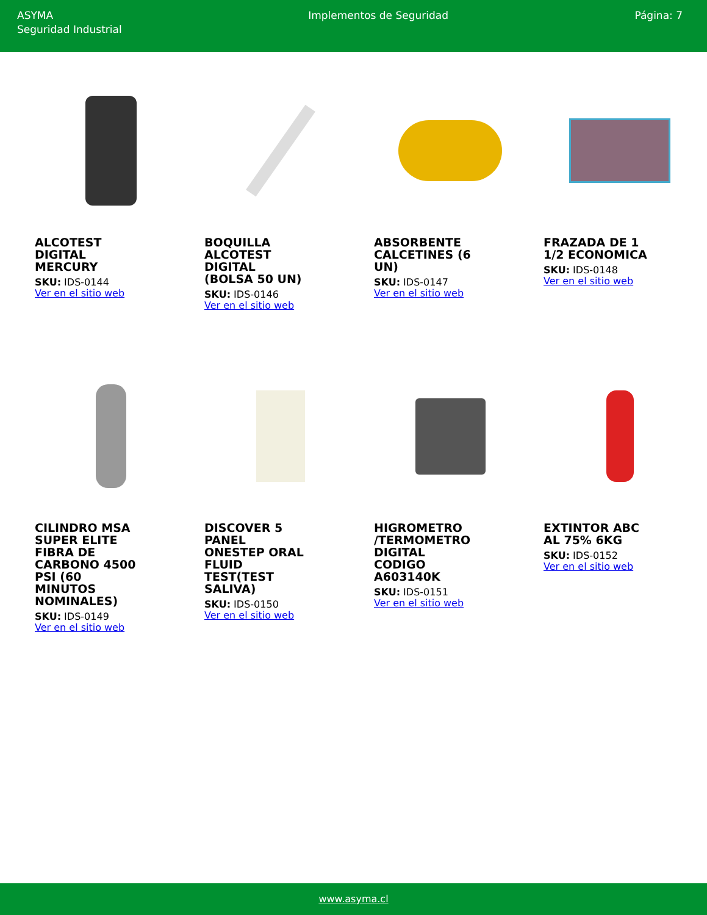ASYMA
Seguridad Industrial
Implementos de Seguridad Página: 7
ALCOTEST DIGITAL MERCURY
SKU: IDS-0144
Ver en el sitio web
BOQUILLA ALCOTEST DIGITAL (BOLSA 50 UN)
SKU: IDS-0146
Ver en el sitio web
ABSORBENTE CALCETINES (6 UN)
SKU: IDS-0147
Ver en el sitio web
FRAZADA DE 1 1/2 ECONOMICA
SKU: IDS-0148
Ver en el sitio web
CILINDRO MSA SUPER ELITE FIBRA DE CARBONO 4500 PSI (60 MINUTOS NOMINALES)
SKU: IDS-0149
Ver en el sitio web
DISCOVER 5 PANEL ONESTEP ORAL FLUID TEST(TEST SALIVA)
SKU: IDS-0150
Ver en el sitio web
HIGROMETRO /TERMOMETRO DIGITAL CODIGO A603140K
SKU: IDS-0151
Ver en el sitio web
EXTINTOR ABC AL 75% 6KG
SKU: IDS-0152
Ver en el sitio web
www.asyma.cl